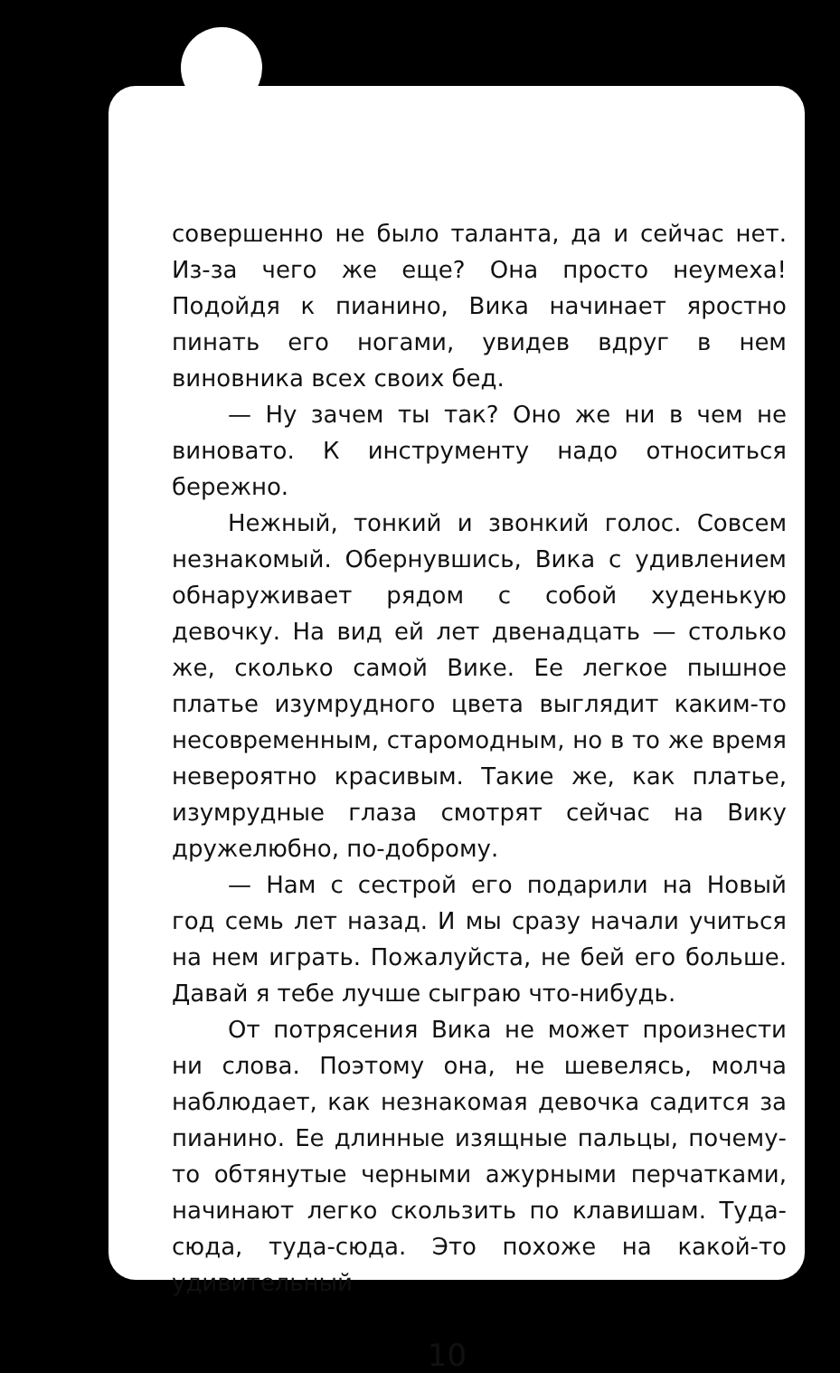совершенно не было таланта, да и сейчас нет. Из-за чего же еще? Она просто неумеха! Подойдя к пианино, Вика начинает яростно пинать его ногами, увидев вдруг в нем виновника всех своих бед.
— Ну зачем ты так? Оно же ни в чем не виновато. К инструменту надо относиться бережно.
Нежный, тонкий и звонкий голос. Совсем незнакомый. Обернувшись, Вика с удивлением обнаруживает рядом с собой худенькую девочку. На вид ей лет двенадцать — столько же, сколько самой Вике. Ее легкое пышное платье изумрудного цвета выглядит каким-то несовременным, старомодным, но в то же время невероятно красивым. Такие же, как платье, изумрудные глаза смотрят сейчас на Вику дружелюбно, по-доброму.
— Нам с сестрой его подарили на Новый год семь лет назад. И мы сразу начали учиться на нем играть. Пожалуйста, не бей его больше. Давай я тебе лучше сыграю что-нибудь.
От потрясения Вика не может произнести ни слова. Поэтому она, не шевелясь, молча наблюдает, как незнакомая девочка садится за пианино. Ее длинные изящные пальцы, почему-то обтянутые черными ажурными перчатками, начинают легко скользить по клавишам. Туда-сюда, туда-сюда. Это похоже на какой-то удивительный
10